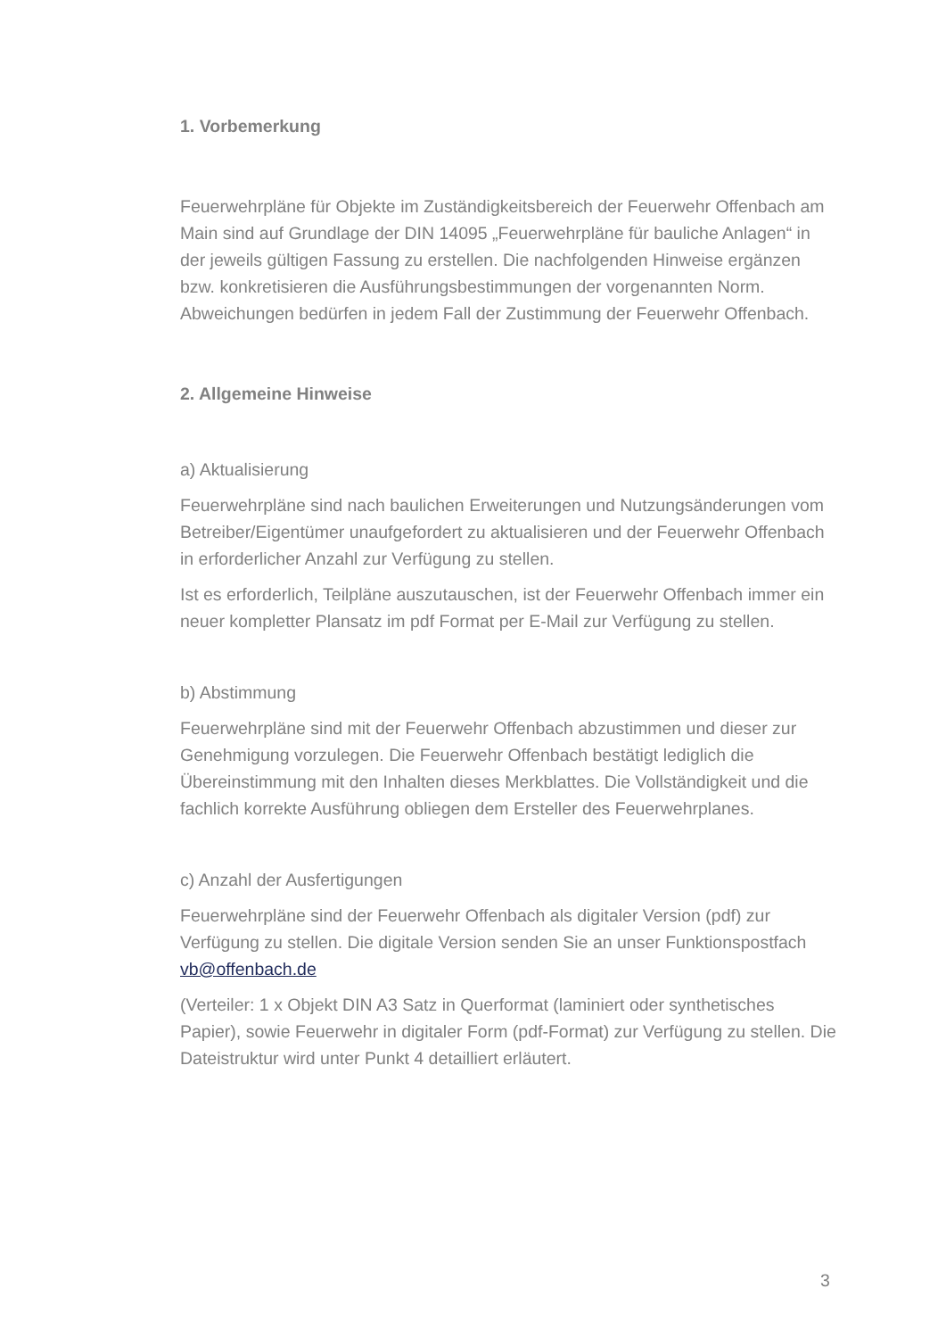1. Vorbemerkung
Feuerwehrpläne für Objekte im Zuständigkeitsbereich der Feuerwehr Offenbach am Main sind auf Grundlage der DIN 14095 „Feuerwehrpläne für bauliche Anlagen“ in der jeweils gültigen Fassung zu erstellen. Die nachfolgenden Hinweise ergänzen bzw. konkretisieren die Ausführungsbestimmungen der vorgenannten Norm. Abweichungen bedürfen in jedem Fall der Zustimmung der Feuerwehr Offenbach.
2. Allgemeine Hinweise
a) Aktualisierung
Feuerwehrpläne sind nach baulichen Erweiterungen und Nutzungsänderungen vom Betreiber/Eigentümer unaufgefordert zu aktualisieren und der Feuerwehr Offenbach in erforderlicher Anzahl zur Verfügung zu stellen.
Ist es erforderlich, Teilpläne auszutauschen, ist der Feuerwehr Offenbach immer ein neuer kompletter Plansatz im pdf Format per E-Mail zur Verfügung zu stellen.
b) Abstimmung
Feuerwehrpläne sind mit der Feuerwehr Offenbach abzustimmen und dieser zur Genehmigung vorzulegen. Die Feuerwehr Offenbach bestätigt lediglich die Übereinstimmung mit den Inhalten dieses Merkblattes. Die Vollständigkeit und die fachlich korrekte Ausführung obliegen dem Ersteller des Feuerwehrplanes.
c) Anzahl der Ausfertigungen
Feuerwehrpläne sind der Feuerwehr Offenbach als digitaler Version (pdf) zur Verfügung zu stellen. Die digitale Version senden Sie an unser Funktionspostfach vb@offenbach.de
(Verteiler: 1 x Objekt DIN A3 Satz in Querformat (laminiert oder synthetisches Papier), sowie Feuerwehr in digitaler Form (pdf-Format) zur Verfügung zu stellen. Die Dateistruktur wird unter Punkt 4 detailliert erläutert.
3